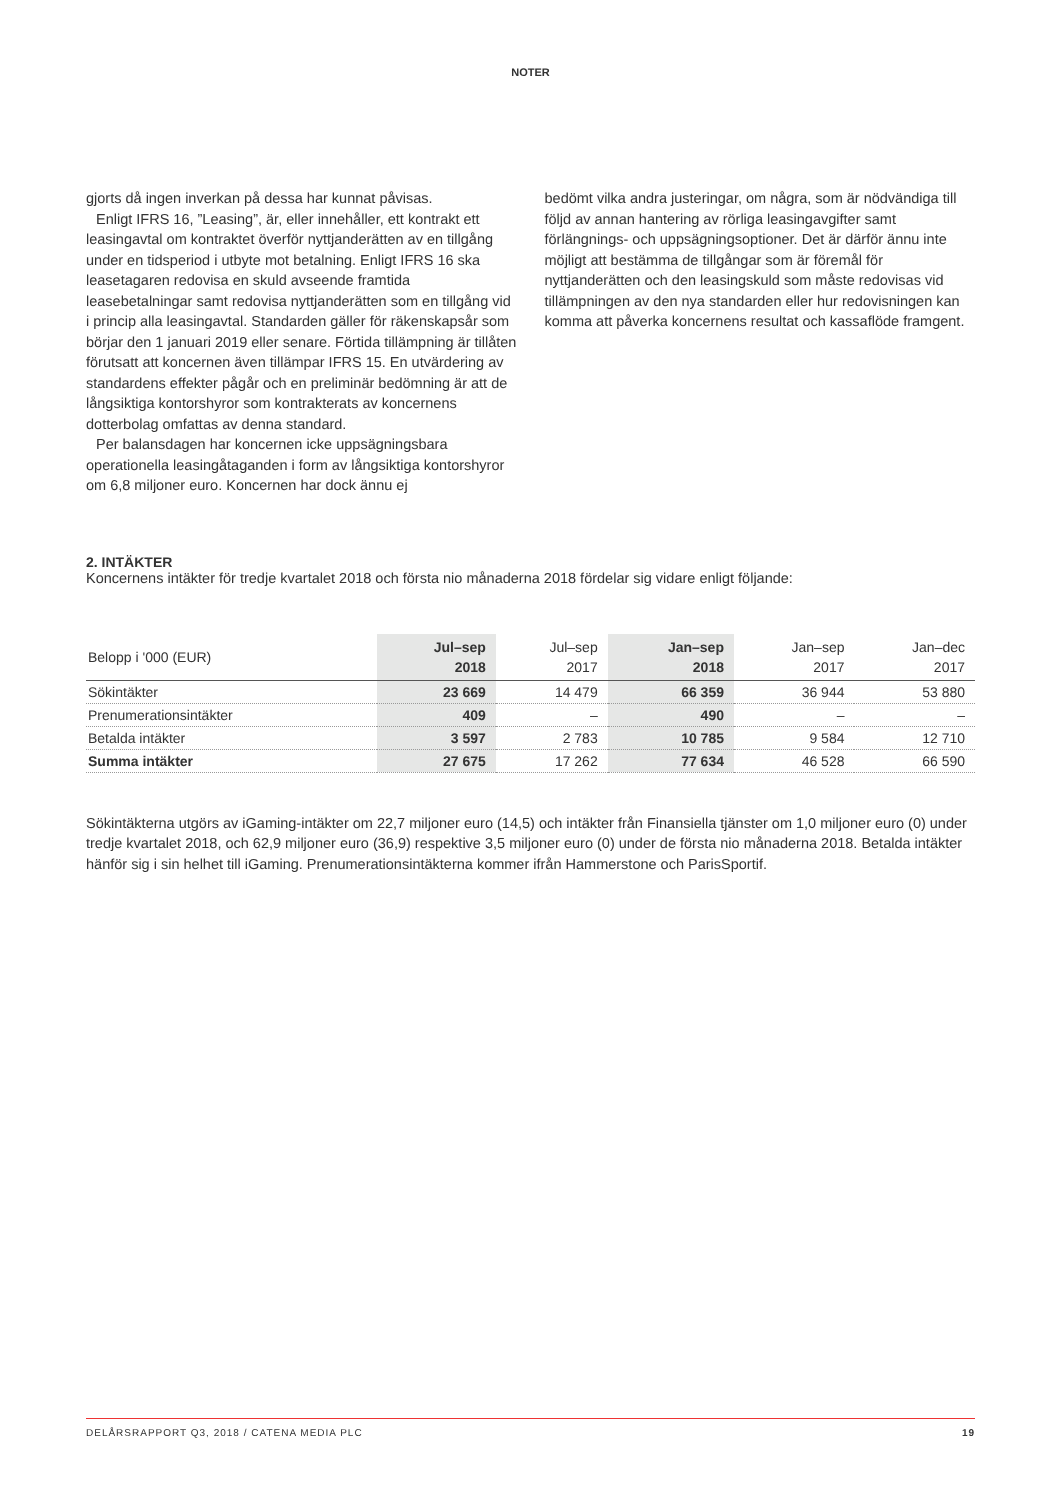NOTER
gjorts då ingen inverkan på dessa har kunnat påvisas.
Enligt IFRS 16, ”Leasing”, är, eller innehåller, ett kontrakt ett leasingavtal om kontraktet överför nyttjanderätten av en tillgång under en tidsperiod i utbyte mot betalning. Enligt IFRS 16 ska leasetagaren redovisa en skuld avseende framtida leasebetalningar samt redovisa nyttjanderätten som en tillgång vid i princip alla leasingavtal. Standarden gäller för räkenskapsår som börjar den 1 januari 2019 eller senare. Förtida tillämpning är tillåten förutsatt att koncernen även tillämpar IFRS 15. En utvärdering av standardens effekter pågår och en preliminär bedömning är att de långsiktiga kontorshyror som kontrakterats av koncernens dotterbolag omfattas av denna standard.
Per balansdagen har koncernen icke uppsägningsbara operationella leasingåtaganden i form av långsiktiga kontorshyror om 6,8 miljoner euro. Koncernen har dock ännu ej
bedömt vilka andra justeringar, om några, som är nödvändiga till följd av annan hantering av rörliga leasingavgifter samt förlängnings- och uppsägningsoptioner. Det är därför ännu inte möjligt att bestämma de tillgångar som är föremål för nyttjanderätten och den leasingskuld som måste redovisas vid tillämpningen av den nya standarden eller hur redovisningen kan komma att påverka koncernens resultat och kassaflöde framgent.
2. INTÄKTER
Koncernens intäkter för tredje kvartalet 2018 och första nio månaderna 2018 fördelar sig vidare enligt följande:
| Belopp i '000 (EUR) | Jul–sep 2018 | Jul–sep 2017 | Jan–sep 2018 | Jan–sep 2017 | Jan–dec 2017 |
| --- | --- | --- | --- | --- | --- |
| Sökintäkter | 23 669 | 14 479 | 66 359 | 36 944 | 53 880 |
| Prenumerationsintäkter | 409 | – | 490 | – | – |
| Betalda intäkter | 3 597 | 2 783 | 10 785 | 9 584 | 12 710 |
| Summa intäkter | 27 675 | 17 262 | 77 634 | 46 528 | 66 590 |
Sökintäkterna utgörs av iGaming-intäkter om 22,7 miljoner euro (14,5) och intäkter från Finansiella tjänster om 1,0 miljoner euro (0) under tredje kvartalet 2018, och 62,9 miljoner euro (36,9) respektive 3,5 miljoner euro (0) under de första nio månaderna 2018. Betalda intäkter hänför sig i sin helhet till iGaming. Prenumerationsintäkterna kommer ifrån Hammerstone och ParisSportif.
DELÅRSRAPPORT Q3, 2018 / CATENA MEDIA PLC 19